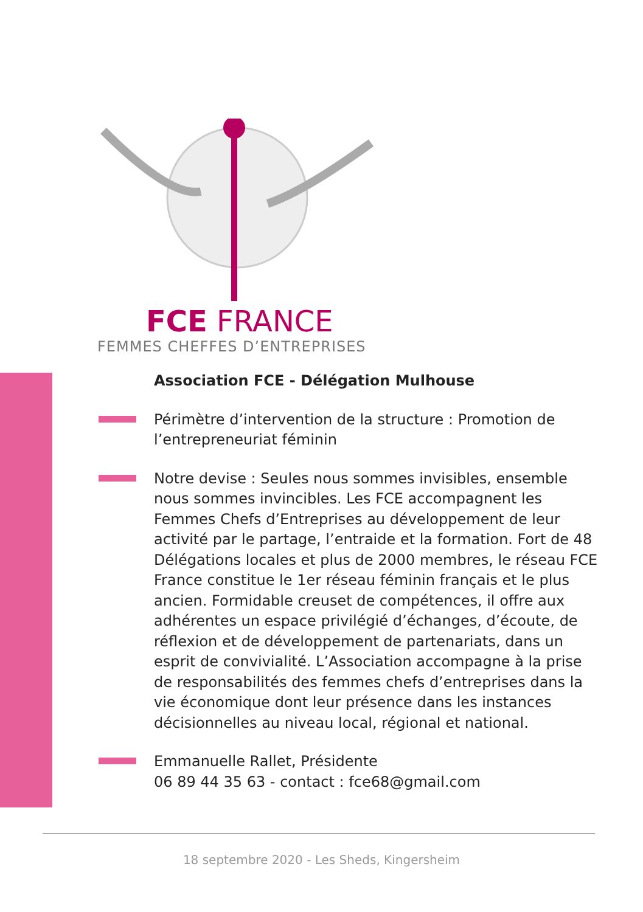FCE FRANCE
FEMMES CHEFFES D’ENTREPRISES
Association FCE - Délégation Mulhouse
Périmètre d’intervention de la structure : Promotion de l’entrepreneuriat féminin
Notre devise : Seules nous sommes invisibles, ensemble nous sommes invincibles. Les FCE accompagnent les Femmes Chefs d’Entreprises au développement de leur activité par le partage, l’entraide et la formation. Fort de 48 Délégations locales et plus de 2000 membres, le réseau FCE France constitue le 1er réseau féminin français et le plus ancien. Formidable creuset de compétences, il offre aux adhérentes un espace privilégié d’échanges, d’écoute, de réflexion et de développement de partenariats, dans un esprit de convivialité. L’Association accompagne à la prise de responsabilités des femmes chefs d’entreprises dans la vie économique dont leur présence dans les instances décisionnelles au niveau local, régional et national.
Emmanuelle Rallet, Présidente
06 89 44 35 63 - contact : fce68@gmail.com
18 septembre 2020 - Les Sheds, Kingersheim